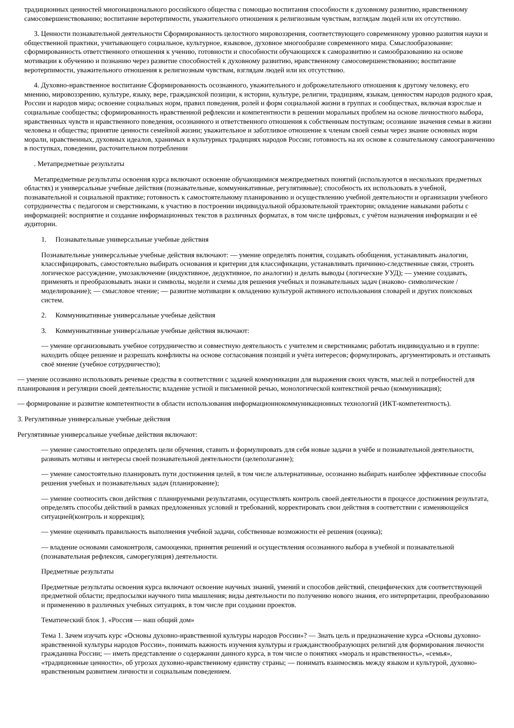традиционных ценностей многонационального российского общества с помощью воспитания способности к духовному развитию, нравственному самосовершенствованию; воспитание веротерпимости, уважительного отношения к религиозным чувствам, взглядам людей или их отсутствию.
3. Ценности познавательной деятельности Сформированность целостного мировоззрения, соответствующего современному уровню развития науки и общественной практики, учитывающего социальное, культурное, языковое, духовное многообразие современного мира. Смыслообразование: сформированность ответственного отношения к учению, готовности и способности обучающихся к саморазвитию и самообразованию на основе мотивации к обучению и познанию через развитие способностей к духовному развитию, нравственному самосовершенствованию; воспитание веротерпимости, уважительного отношения к религиозным чувствам, взглядам людей или их отсутствию.
4. Духовно-нравственное воспитание Сформированность осознанного, уважительного и доброжелательного отношения к другому человеку, его мнению, мировоззрению, культуре, языку, вере, гражданской позиции, к истории, культуре, религии, традициям, языкам, ценностям народов родного края, России и народов мира; освоение социальных норм, правил поведения, ролей и форм социальной жизни в группах и сообществах, включая взрослые и социальные сообщества; сформированность нравственной рефлексии и компетентности в решении моральных проблем на основе личностного выбора, нравственных чувств и нравственного поведения, осознанного и ответственного отношения к собственным поступкам; осознание значения семьи в жизни человека и общества; принятие ценности семейной жизни; уважительное и заботливое отношение к членам своей семьи через знание основных норм морали, нравственных, духовных идеалов, хранимых в культурных традициях народов России; готовность на их основе к сознательному самоограничению в поступках, поведении, расточительном потреблении
. Метапредметные результаты
Метапредметные результаты освоения курса включают освоение обучающимися межпредметных понятий (используются в нескольких предметных областях) и универсальные учебные действия (познавательные, коммуникативные, регулятивные); способность их использовать в учебной, познавательной и социальной практике; готовность к самостоятельному планированию и осуществлению учебной деятельности и организации учебного сотрудничества с педагогом и сверстниками, к участию в построении индивидуальной образовательной траектории; овладение навыками работы с информацией: восприятие и создание информационных текстов в различных форматах, в том числе цифровых, с учётом назначения информации и её аудитории.
1. Познавательные универсальные учебные действия
Познавательные универсальные учебные действия включают: — умение определять понятия, создавать обобщения, устанавливать аналогии, классифицировать, самостоятельно выбирать основания и критерии для классификации, устанавливать причинно-следственные связи, строить логическое рассуждение, умозаключение (индуктивное, дедуктивное, по аналогии) и делать выводы (логические УУД); — умение создавать, применять и преобразовывать знаки и символы, модели и схемы для решения учебных и познавательных задач (знаково- символические / моделирование); — смысловое чтение; — развитие мотивации к овладению культурой активного использования словарей и других поисковых систем.
2. Коммуникативные универсальные учебные действия
3. Коммуникативные универсальные учебные действия включают:
— умение организовывать учебное сотрудничество и совместную деятельность с учителем и сверстниками; работать индивидуально и в группе: находить общее решение и разрешать конфликты на основе согласования позиций и учёта интересов; формулировать, аргументировать и отстаивать своё мнение (учебное сотрудничество);
— умение осознанно использовать речевые средства в соответствии с задачей коммуникации для выражения своих чувств, мыслей и потребностей для планирования и регуляции своей деятельности; владение устной и письменной речью, монологической контекстной речью (коммуникация);
— формирование и развитие компетентности в области использования информационнокоммуникационных технологий (ИКТ-компетентность).
3. Регулятивные универсальные учебные действия
Регулятивные универсальные учебные действия включают:
— умение самостоятельно определять цели обучения, ставить и формулировать для себя новые задачи в учёбе и познавательной деятельности, развивать мотивы и интересы своей познавательной деятельности (целеполагание);
— умение самостоятельно планировать пути достижения целей, в том числе альтернативные, осознанно выбирать наиболее эффективные способы решения учебных и познавательных задач (планирование);
— умение соотносить свои действия с планируемыми результатами, осуществлять контроль своей деятельности в процессе достижения результата, определять способы действий в рамках предложенных условий и требований, корректировать свои действия в соответствии с изменяющейся ситуацией(контроль и коррекция);
— умение оценивать правильность выполнения учебной задачи, собственные возможности её решения (оценка);
— владение основами самоконтроля, самооценки, принятия решений и осуществления осознанного выбора в учебной и познавательной (познавательная рефлексия, саморегуляция) деятельности.
Предметные результаты
Предметные результаты освоения курса включают освоение научных знаний, умений и способов действий, специфических для соответствующей предметной области; предпосылки научного типа мышления; виды деятельности по получению нового знания, его интерпретации, преобразованию и применению в различных учебных ситуациях, в том числе при создании проектов.
Тематический блок 1. «Россия — наш общий дом»
Тема 1. Зачем изучать курс «Основы духовно-нравственной культуры народов России»? — Знать цель и предназначение курса «Основы духовно-нравственной культуры народов России», понимать важность изучения культуры и гражданствообразующих религий для формирования личности гражданина России; — иметь представление о содержании данного курса, в том числе о понятиях «мораль и нравственность», «семья», «традиционные ценности», об угрозах духовно-нравственному единству страны; — понимать взаимосвязь между языком и культурой, духовно-нравственным развитием личности и социальным поведением.